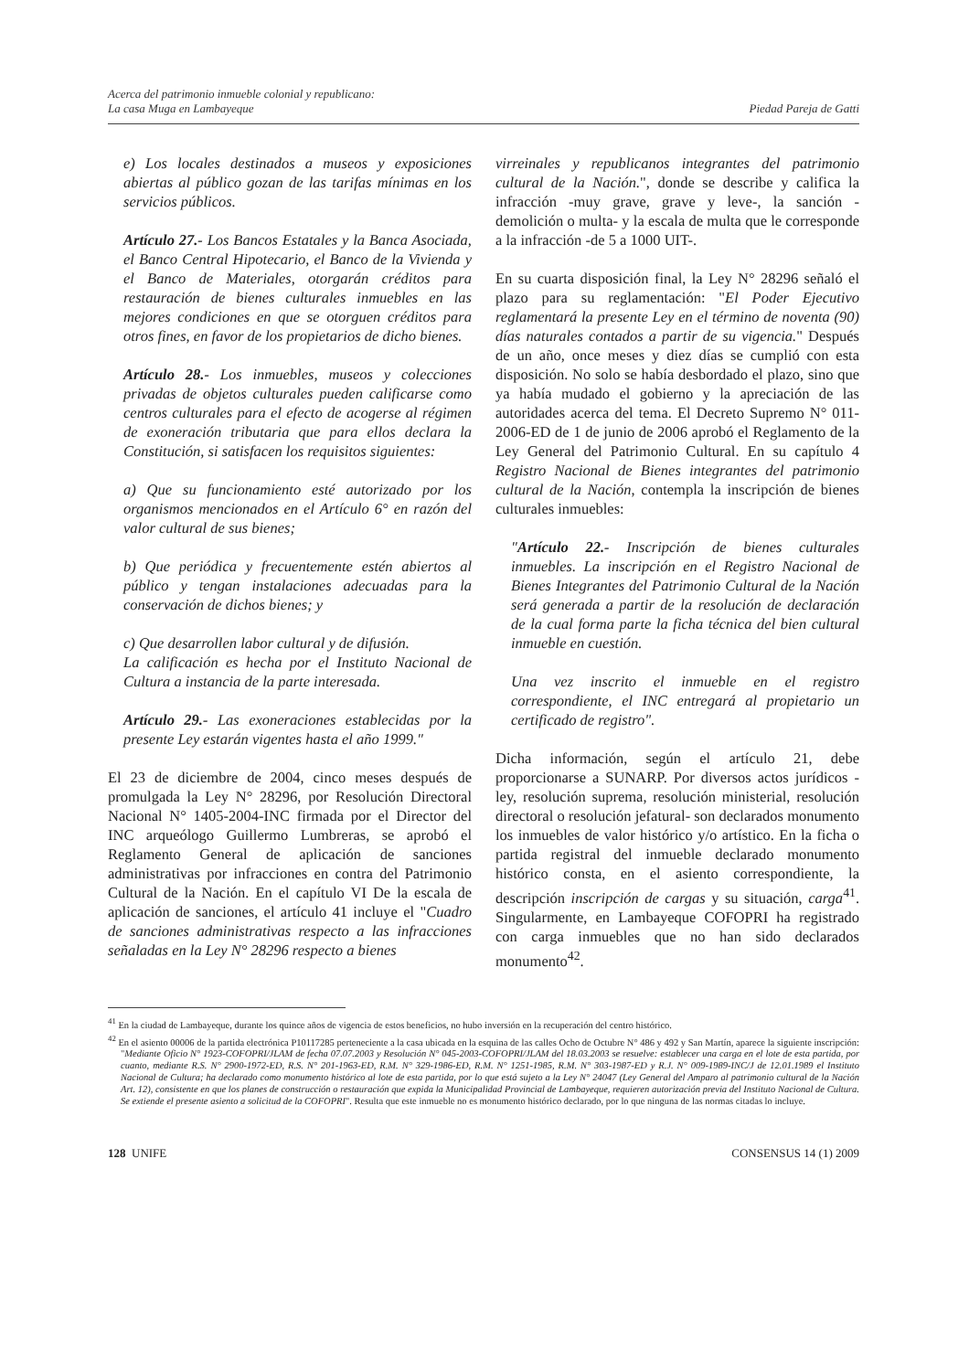Acerca del patrimonio inmueble colonial y republicano:
La casa Muga en Lambayeque
Piedad Pareja de Gatti
e) Los locales destinados a museos y exposiciones abiertas al público gozan de las tarifas mínimas en los servicios públicos.
Artículo 27.- Los Bancos Estatales y la Banca Asociada, el Banco Central Hipotecario, el Banco de la Vivienda y el Banco de Materiales, otorgarán créditos para restauración de bienes culturales inmuebles en las mejores condiciones en que se otorguen créditos para otros fines, en favor de los propietarios de dicho bienes.
Artículo 28.- Los inmuebles, museos y colecciones privadas de objetos culturales pueden calificarse como centros culturales para el efecto de acogerse al régimen de exoneración tributaria que para ellos declara la Constitución, si satisfacen los requisitos siguientes:
a) Que su funcionamiento esté autorizado por los organismos mencionados en el Artículo 6° en razón del valor cultural de sus bienes;
b) Que periódica y frecuentemente estén abiertos al público y tengan instalaciones adecuadas para la conservación de dichos bienes; y
c) Que desarrollen labor cultural y de difusión.
La calificación es hecha por el Instituto Nacional de Cultura a instancia de la parte interesada.
Artículo 29.- Las exoneraciones establecidas por la presente Ley estarán vigentes hasta el año 1999."
El 23 de diciembre de 2004, cinco meses después de promulgada la Ley N° 28296, por Resolución Directoral Nacional N° 1405-2004-INC firmada por el Director del INC arqueólogo Guillermo Lumbreras, se aprobó el Reglamento General de aplicación de sanciones administrativas por infracciones en contra del Patrimonio Cultural de la Nación. En el capítulo VI De la escala de aplicación de sanciones, el artículo 41 incluye el "Cuadro de sanciones administrativas respecto a las infracciones señaladas en la Ley N° 28296 respecto a bienes
virreinales y republicanos integrantes del patrimonio cultural de la Nación.", donde se describe y califica la infracción -muy grave, grave y leve-, la sanción -demolición o multa- y la escala de multa que le corresponde a la infracción -de 5 a 1000 UIT-.
En su cuarta disposición final, la Ley N° 28296 señaló el plazo para su reglamentación: "El Poder Ejecutivo reglamentará la presente Ley en el término de noventa (90) días naturales contados a partir de su vigencia." Después de un año, once meses y diez días se cumplió con esta disposición. No solo se había desbordado el plazo, sino que ya había mudado el gobierno y la apreciación de las autoridades acerca del tema. El Decreto Supremo N° 011-2006-ED de 1 de junio de 2006 aprobó el Reglamento de la Ley General del Patrimonio Cultural. En su capítulo 4 Registro Nacional de Bienes integrantes del patrimonio cultural de la Nación, contempla la inscripción de bienes culturales inmuebles:
"Artículo 22.- Inscripción de bienes culturales inmuebles. La inscripción en el Registro Nacional de Bienes Integrantes del Patrimonio Cultural de la Nación será generada a partir de la resolución de declaración de la cual forma parte la ficha técnica del bien cultural inmueble en cuestión.
Una vez inscrito el inmueble en el registro correspondiente, el INC entregará al propietario un certificado de registro".
Dicha información, según el artículo 21, debe proporcionarse a SUNARP. Por diversos actos jurídicos -ley, resolución suprema, resolución ministerial, resolución directoral o resolución jefatural- son declarados monumento los inmuebles de valor histórico y/o artístico. En la ficha o partida registral del inmueble declarado monumento histórico consta, en el asiento correspondiente, la descripción inscripción de cargas y su situación, carga<sup>41</sup>. Singularmente, en Lambayeque COFOPRI ha registrado con carga inmuebles que no han sido declarados monumento<sup>42</sup>.
<sup>41</sup> En la ciudad de Lambayeque, durante los quince años de vigencia de estos beneficios, no hubo inversión en la recuperación del centro histórico.
<sup>42</sup> En el asiento 00006 de la partida electrónica P10117285 perteneciente a la casa ubicada en la esquina de las calles Ocho de Octubre N° 486 y 492 y San Martín, aparece la siguiente inscripción: "Mediante Oficio N° 1923-COFOPRI/JLAM de fecha 07.07.2003 y Resolución N° 045-2003-COFOPRI/JLAM del 18.03.2003 se resuelve: establecer una carga en el lote de esta partida, por cuanto, mediante R.S. N° 2900-1972-ED, R.S. N° 201-1963-ED, R.M. N° 329-1986-ED, R.M. N° 1251-1985, R.M. N° 303-1987-ED y R.J. N° 009-1989-INC/J de 12.01.1989 el Instituto Nacional de Cultura; ha declarado como monumento histórico al lote de esta partida, por lo que está sujeto a la Ley N° 24047 (Ley General del Amparo al patrimonio cultural de la Nación Art. 12), consistente en que los planes de construcción o restauración que expida la Municipalidad Provincial de Lambayeque, requieren autorización previa del Instituto Nacional de Cultura. Se extiende el presente asiento a solicitud de la COFOPRI". Resulta que este inmueble no es monumento histórico declarado, por lo que ninguna de las normas citadas lo incluye.
128 UNIFE CONSENSUS 14 (1) 2009